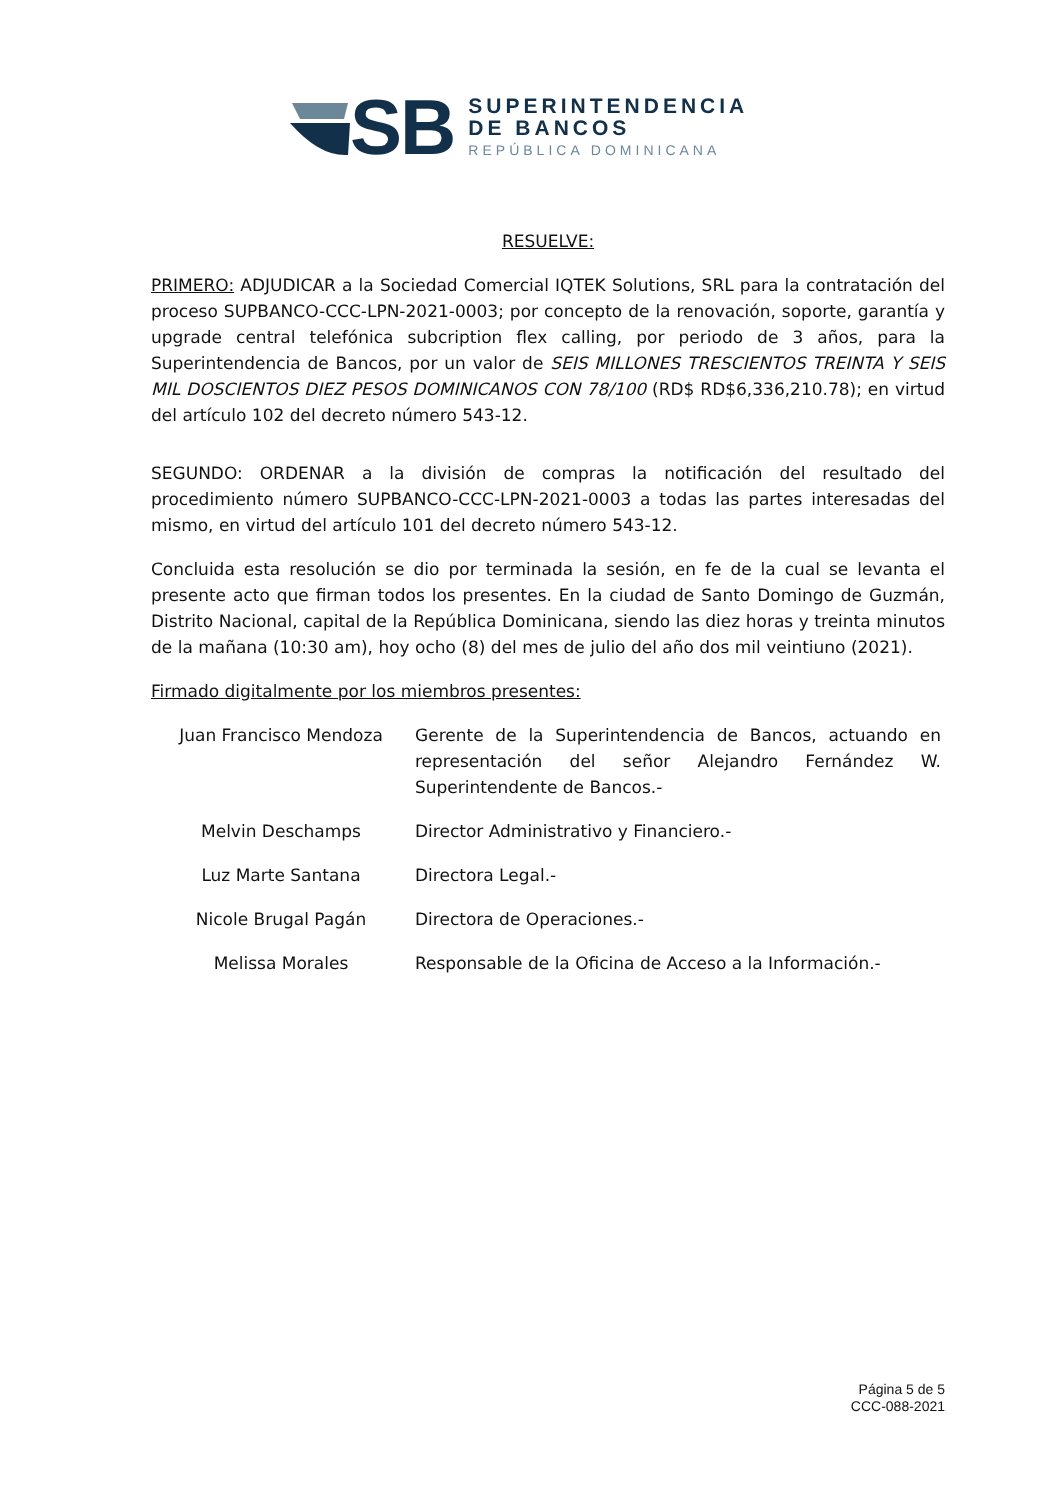SB
SUPERINTENDENCIA
DE BANCOS
REPÚBLICA DOMINICANA
RESUELVE:
PRIMERO: ADJUDICAR a la Sociedad Comercial IQTEK Solutions, SRL para la contratación del proceso SUPBANCO-CCC-LPN-2021-0003; por concepto de la renovación, soporte, garantía y upgrade central telefónica subcription flex calling, por periodo de 3 años, para la Superintendencia de Bancos, por un valor de SEIS MILLONES TRESCIENTOS TREINTA Y SEIS MIL DOSCIENTOS DIEZ PESOS DOMINICANOS CON 78/100 (RD$ RD$6,336,210.78); en virtud del artículo 102 del decreto número 543-12.
SEGUNDO: ORDENAR a la división de compras la notificación del resultado del procedimiento número SUPBANCO-CCC-LPN-2021-0003 a todas las partes interesadas del mismo, en virtud del artículo 101 del decreto número 543-12.
Concluida esta resolución se dio por terminada la sesión, en fe de la cual se levanta el presente acto que firman todos los presentes. En la ciudad de Santo Domingo de Guzmán, Distrito Nacional, capital de la República Dominicana, siendo las diez horas y treinta minutos de la mañana (10:30 am), hoy ocho (8) del mes de julio del año dos mil veintiuno (2021).
Firmado digitalmente por los miembros presentes:
| Juan Francisco Mendoza | Gerente de la Superintendencia de Bancos, actuando en representación del señor Alejandro Fernández W. Superintendente de Bancos.- |
| Melvin Deschamps | Director Administrativo y Financiero.- |
| Luz Marte Santana | Directora Legal.- |
| Nicole Brugal Pagán | Directora de Operaciones.- |
| Melissa Morales | Responsable de la Oficina de Acceso a la Información.- |
Página 5 de 5
CCC-088-2021